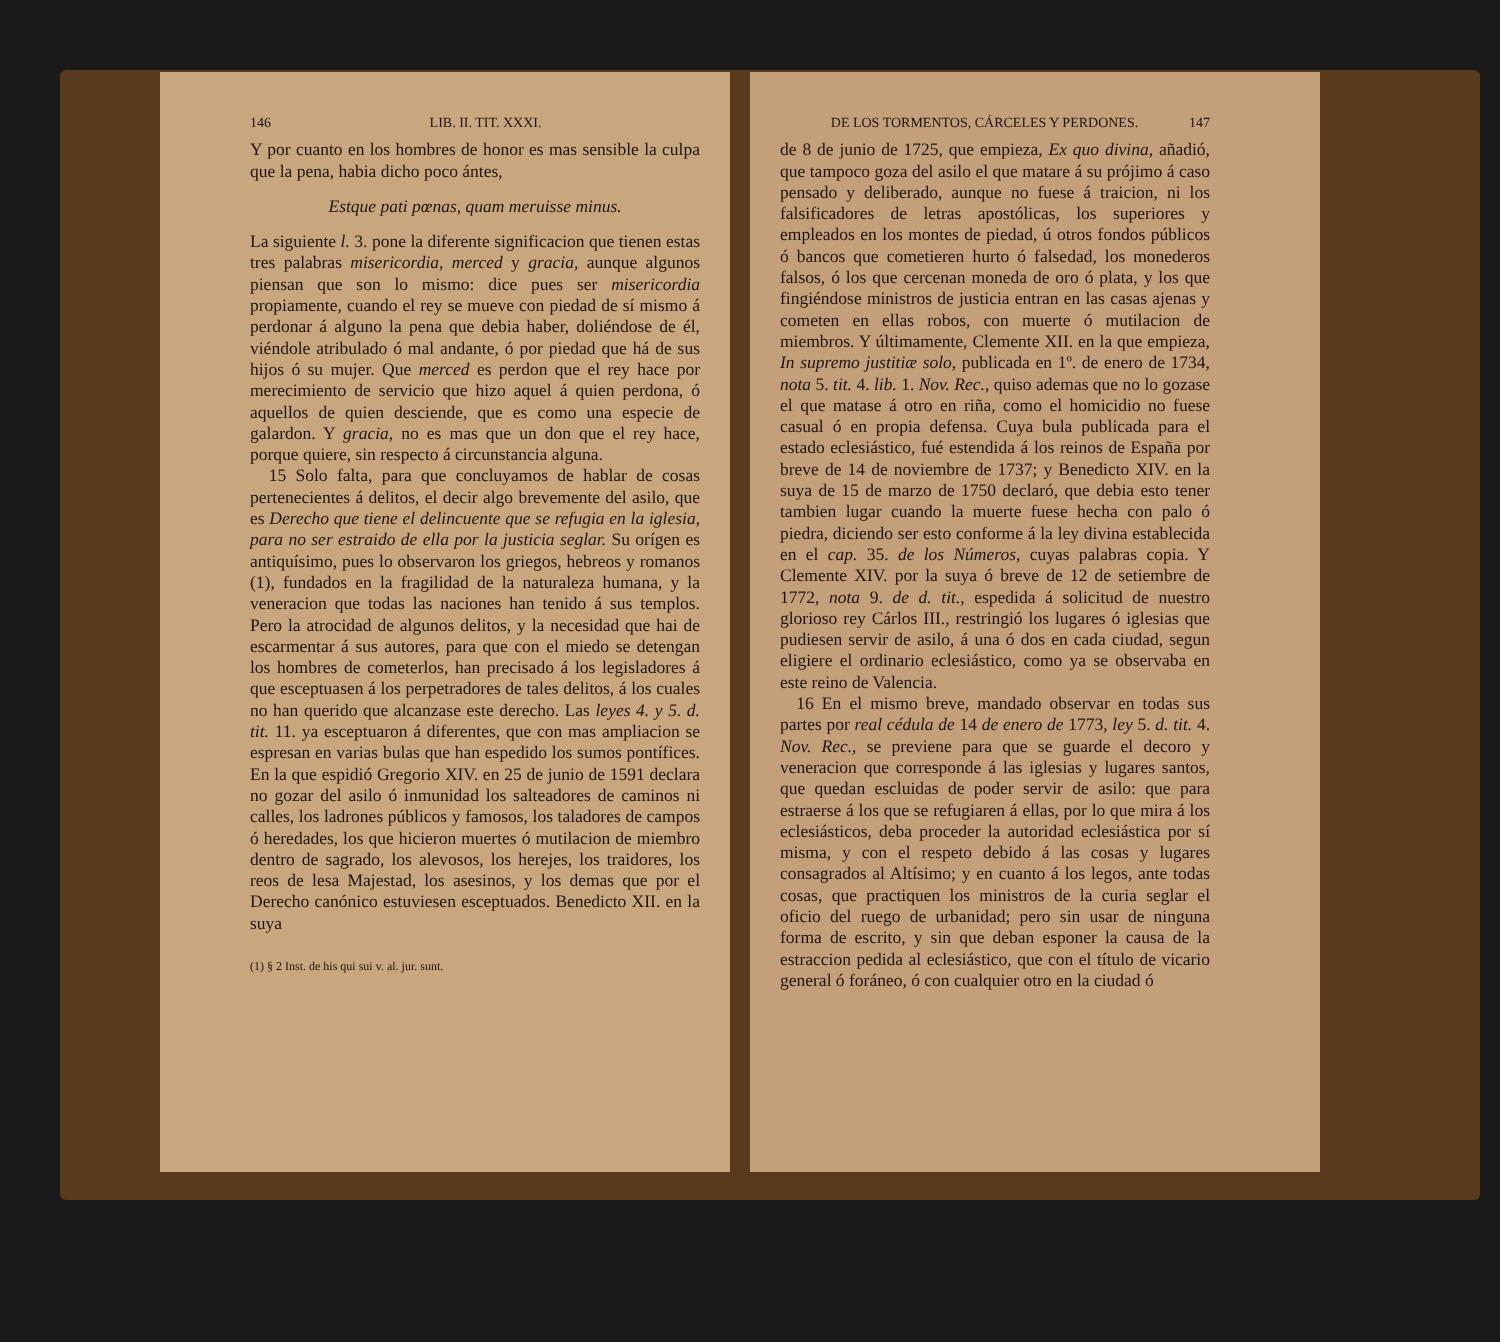146 LIB. II. TIT. XXXI.
Y por cuanto en los hombres de honor es mas sensible la culpa que la pena, habia dicho poco ántes,
Estque pati pœnas, quam meruisse minus.
La siguiente l. 3. pone la diferente significacion que tienen estas tres palabras misericordia, merced y gracia, aunque algunos piensan que son lo mismo: dice pues ser misericordia propiamente, cuando el rey se mueve con piedad de sí mismo á perdonar á alguno la pena que debia haber, doliéndose de él, viéndole atribulado ó mal andante, ó por piedad que há de sus hijos ó su mujer. Que merced es perdon que el rey hace por merecimiento de servicio que hizo aquel á quien perdona, ó aquellos de quien desciende, que es como una especie de galardon. Y gracia, no es mas que un don que el rey hace, porque quiere, sin respecto á circunstancia alguna.
15 Solo falta, para que concluyamos de hablar de cosas pertenecientes á delitos, el decir algo brevemente del asilo, que es Derecho que tiene el delincuente que se refugia en la iglesia, para no ser estraido de ella por la justicia seglar. Su orígen es antiquísimo, pues lo observaron los griegos, hebreos y romanos (1), fundados en la fragilidad de la naturaleza humana, y la veneracion que todas las naciones han tenido á sus templos. Pero la atrocidad de algunos delitos, y la necesidad que hai de escarmentar á sus autores, para que con el miedo se detengan los hombres de cometerlos, han precisado á los legisladores á que esceptuasen á los perpetradores de tales delitos, á los cuales no han querido que alcanzase este derecho. Las leyes 4. y 5. d. tit. 11. ya esceptuaron á diferentes, que con mas ampliacion se espresan en varias bulas que han espedido los sumos pontífices. En la que espidió Gregorio XIV. en 25 de junio de 1591 declara no gozar del asilo ó inmunidad los salteadores de caminos ni calles, los ladrones públicos y famosos, los taladores de campos ó heredades, los que hicieron muertes ó mutilacion de miembro dentro de sagrado, los alevosos, los herejes, los traidores, los reos de lesa Majestad, los asesinos, y los demas que por el Derecho canónico estuviesen esceptuados. Benedicto XII. en la suya
(1) § 2 Inst. de his qui sui v. al. jur. sunt.
DE LOS TORMENTOS, CÁRCELES Y PERDONES. 147
de 8 de junio de 1725, que empieza, Ex quo divina, añadió, que tampoco goza del asilo el que matare á su prójimo á caso pensado y deliberado, aunque no fuese á traicion, ni los falsificadores de letras apostólicas, los superiores y empleados en los montes de piedad, ú otros fondos públicos ó bancos que cometieren hurto ó falsedad, los monederos falsos, ó los que cercenan moneda de oro ó plata, y los que fingiéndose ministros de justicia entran en las casas ajenas y cometen en ellas robos, con muerte ó mutilacion de miembros. Y últimamente, Clemente XII. en la que empieza, In supremo justitiæ solo, publicada en 1º. de enero de 1734, nota 5. tit. 4. lib. 1. Nov. Rec., quiso ademas que no lo gozase el que matase á otro en riña, como el homicidio no fuese casual ó en propia defensa. Cuya bula publicada para el estado eclesiástico, fué estendida á los reinos de España por breve de 14 de noviembre de 1737; y Benedicto XIV. en la suya de 15 de marzo de 1750 declaró, que debia esto tener tambien lugar cuando la muerte fuese hecha con palo ó piedra, diciendo ser esto conforme á la ley divina establecida en el cap. 35. de los Números, cuyas palabras copia. Y Clemente XIV. por la suya ó breve de 12 de setiembre de 1772, nota 9. de d. tit., espedida á solicitud de nuestro glorioso rey Cárlos III., restringió los lugares ó iglesias que pudiesen servir de asilo, á una ó dos en cada ciudad, segun eligiere el ordinario eclesiástico, como ya se observaba en este reino de Valencia.
16 En el mismo breve, mandado observar en todas sus partes por real cédula de 14 de enero de 1773, ley 5. d. tit. 4. Nov. Rec., se previene para que se guarde el decoro y veneracion que corresponde á las iglesias y lugares santos, que quedan escluidas de poder servir de asilo: que para estraerse á los que se refugiaren á ellas, por lo que mira á los eclesiásticos, deba proceder la autoridad eclesiástica por sí misma, y con el respeto debido á las cosas y lugares consagrados al Altísimo; y en cuanto á los legos, ante todas cosas, que practiquen los ministros de la curia seglar el oficio del ruego de urbanidad; pero sin usar de ninguna forma de escrito, y sin que deban esponer la causa de la estraccion pedida al eclesiástico, que con el título de vicario general ó foráneo, ó con cualquier otro en la ciudad ó